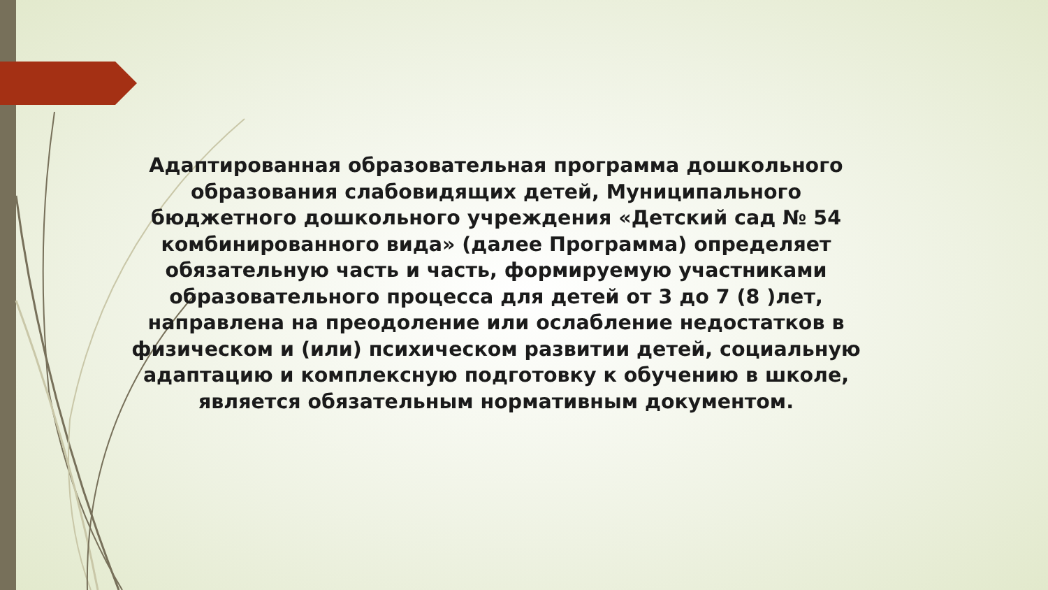Адаптированная образовательная программа дошкольного образования слабовидящих детей, Муниципального бюджетного дошкольного учреждения «Детский сад № 54 комбинированного вида» (далее Программа) определяет обязательную часть и часть, формируемую участниками образовательного процесса для детей от 3 до 7 (8 )лет, направлена на преодоление или ослабление недостатков в физическом и (или) психическом развитии детей, социальную адаптацию и комплексную подготовку к обучению в школе, является обязательным нормативным документом.